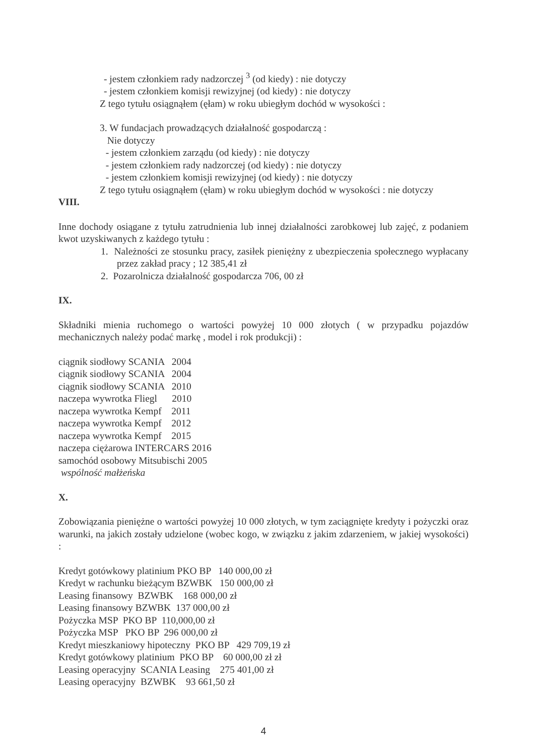- jestem członkiem rady nadzorczej <sup>3</sup> (od kiedy) : nie dotyczy
- jestem członkiem komisji rewizyjnej (od kiedy) : nie dotyczy
Z tego tytułu osiągnąłem (ęłam) w roku ubiegłym dochód w wysokości :
3. W fundacjach prowadzących działalność gospodarczą :
Nie dotyczy
- jestem członkiem zarządu (od kiedy) : nie dotyczy
- jestem członkiem rady nadzorczej (od kiedy) : nie dotyczy
- jestem członkiem komisji rewizyjnej (od kiedy) : nie dotyczy
Z tego tytułu osiągnąłem (ęłam) w roku ubiegłym dochód w wysokości : nie dotyczy
VIII.
Inne dochody osiągane z tytułu zatrudnienia lub innej działalności zarobkowej lub zajęć, z podaniem kwot uzyskiwanych z każdego tytułu :
1. Należności ze stosunku pracy, zasiłek pieniężny z ubezpieczenia społecznego wypłacany przez zakład pracy ; 12 385,41 zł
2. Pozarolnicza działalność gospodarcza 706, 00 zł
IX.
Składniki mienia ruchomego o wartości powyżej 10 000 złotych ( w przypadku pojazdów mechanicznych należy podać markę , model i rok produkcji) :
ciągnik siodłowy SCANIA 2004
ciągnik siodłowy SCANIA 2004
ciągnik siodłowy SCANIA 2010
naczepa wywrotka Fliegl 2010
naczepa wywrotka Kempf 2011
naczepa wywrotka Kempf 2012
naczepa wywrotka Kempf 2015
naczepa ciężarowa INTERCARS 2016
samochód osobowy Mitsubischi 2005
wspólność małżeńska
X.
Zobowiązania pieniężne o wartości powyżej 10 000 złotych, w tym zaciągnięte kredyty i pożyczki oraz warunki, na jakich zostały udzielone (wobec kogo, w związku z jakim zdarzeniem, w jakiej wysokości) :
Kredyt gotówkowy platinium PKO BP 140 000,00 zł
Kredyt w rachunku bieżącym BZWBK 150 000,00 zł
Leasing finansowy BZWBK 168 000,00 zł
Leasing finansowy BZWBK 137 000,00 zł
Pożyczka MSP PKO BP 110,000,00 zł
Pożyczka MSP PKO BP 296 000,00 zł
Kredyt mieszkaniowy hipoteczny PKO BP 429 709,19 zł
Kredyt gotówkowy platinium PKO BP 60 000,00 zł zł
Leasing operacyjny SCANIA Leasing 275 401,00 zł
Leasing operacyjny BZWBK 93 661,50 zł
4